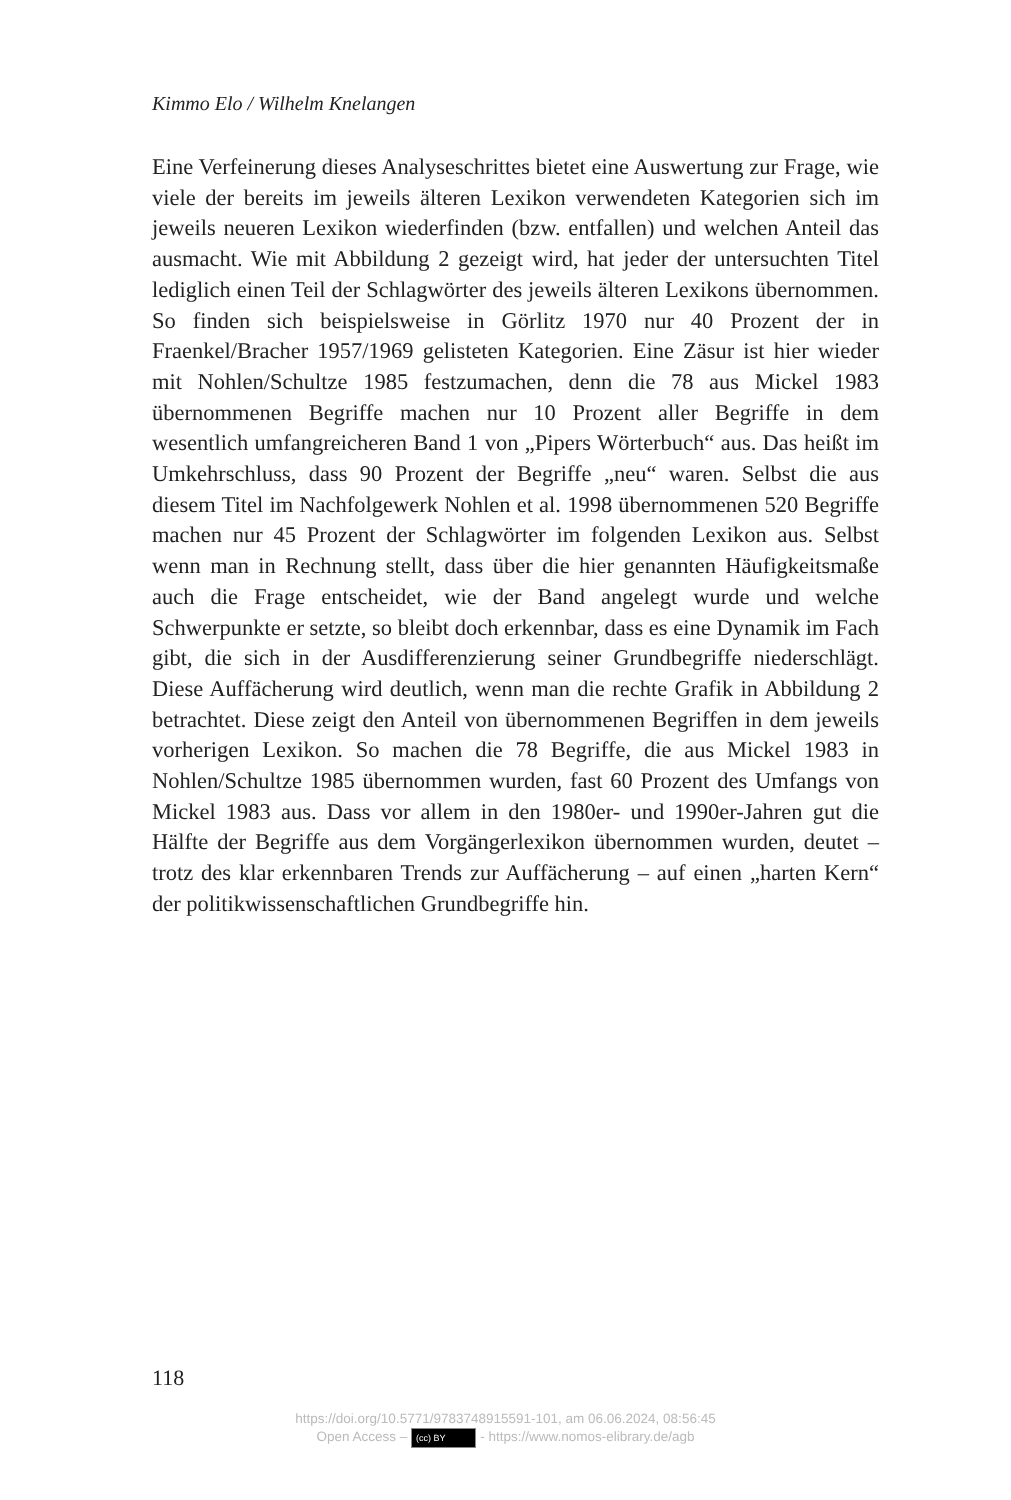Kimmo Elo / Wilhelm Knelangen
Eine Verfeinerung dieses Analyseschrittes bietet eine Auswertung zur Frage, wie viele der bereits im jeweils älteren Lexikon verwendeten Kategorien sich im jeweils neueren Lexikon wiederfinden (bzw. entfallen) und welchen Anteil das ausmacht. Wie mit Abbildung 2 gezeigt wird, hat jeder der untersuchten Titel lediglich einen Teil der Schlagwörter des jeweils älteren Lexikons übernommen. So finden sich beispielsweise in Görlitz 1970 nur 40 Prozent der in Fraenkel/Bracher 1957/1969 gelisteten Kategorien. Eine Zäsur ist hier wieder mit Nohlen/Schultze 1985 festzumachen, denn die 78 aus Mickel 1983 übernommenen Begriffe machen nur 10 Prozent aller Begriffe in dem wesentlich umfangreicheren Band 1 von „Pipers Wörterbuch“ aus. Das heißt im Umkehrschluss, dass 90 Prozent der Begriffe „neu“ waren. Selbst die aus diesem Titel im Nachfolgewerk Nohlen et al. 1998 übernommenen 520 Begriffe machen nur 45 Prozent der Schlagwörter im folgenden Lexikon aus. Selbst wenn man in Rechnung stellt, dass über die hier genannten Häufigkeitsmaße auch die Frage entscheidet, wie der Band angelegt wurde und welche Schwerpunkte er setzte, so bleibt doch erkennbar, dass es eine Dynamik im Fach gibt, die sich in der Ausdifferenzierung seiner Grundbegriffe niederschlägt. Diese Auffächerung wird deutlich, wenn man die rechte Grafik in Abbildung 2 betrachtet. Diese zeigt den Anteil von übernommenen Begriffen in dem jeweils vorherigen Lexikon. So machen die 78 Begriffe, die aus Mickel 1983 in Nohlen/Schultze 1985 übernommen wurden, fast 60 Prozent des Umfangs von Mickel 1983 aus. Dass vor allem in den 1980er- und 1990er-Jahren gut die Hälfte der Begriffe aus dem Vorgängerlexikon übernommen wurden, deutet – trotz des klar erkennbaren Trends zur Auffächerung – auf einen „harten Kern“ der politikwissenschaftlichen Grundbegriffe hin.
118
https://doi.org/10.5771/9783748915591-101, am 06.06.2024, 08:56:45
Open Access – (cc) BY - https://www.nomos-elibrary.de/agb